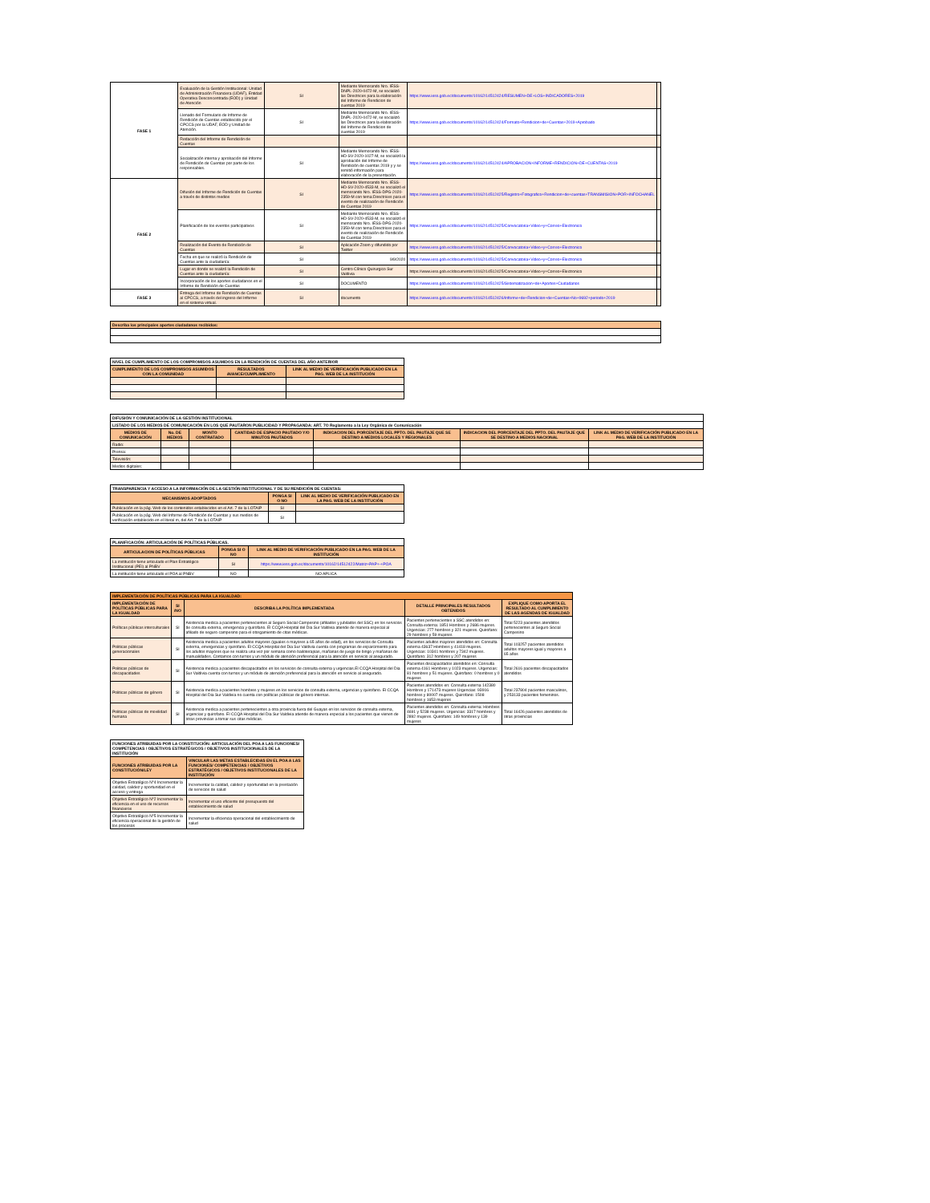| FASE 1 | Evaluación de la Gestión Institucional: Unidad de Administración Financiera (UDAF), Entidad Operativa Desconcentrada (EOD) y Unidad de Atención | SI | Mediante Memorando Nro. IESS-DNPL-2020-0472-M, se socializó las Directrices para la elaboración del Informe de Rendicion de cuentas 2019 | https://www.iess.gob.ec/documents/10162/14512424/RESUMEN+DE+LOS+INDICADORES+2019 | |
| | Llenado del Formulario de Informe de Rendición de Cuentas establecido por el CPCCS por la UDAF, EOD y Unidad de Atención. | SI | Mediante Memorando Nro. IESS-DNPL-2020-0472-M, se socializó las Directrices para la elaboración del Informe de Rendicion de cuentas 2019 | https://www.iess.gob.ec/documents/10162/14512424/Formato+Rendicion+de+Cuentas+2019+Aprobado | |
| | Redacción del Informe de Rendición de Cuentas | | | | |
| | Socialización interna y aprobación del Informe de Rendición de Cuentas por parte de los responsables. | SI | Mediante Memorando Nro. IESS-HD-SV-2020-1027-M, se socializó la aprobación del Informe de Rendición de cuentas 2019 y y se remitió información para elaboración de la presentación. | https://www.iess.gob.ec/documents/10162/14512424/APROBACION+INFORME+RENDICION+DE+CUENTAS+2019 | |
| FASE 2 | Difusión del Informe de Rendición de Cuentas a través de distintos medios | SI | Mediante Memorando Nro. IESS-HD-SV-2020-4533-M, se socializó el memorando Nro. IESS-DPG-2020-2359-M con tema:Directrices para el evento de realización de Rendición de Cuentas 2019 | https://www.iess.gob.ec/documents/10162/14512425/Registro+Fotografico+Rendicion+de+cuentas+TRANSMISION+POR+INFOCHANEL | |
| | Planificación de los eventos participativos | SI | Mediante Memorando Nro. IESS-HD-SV-2020-4533-M, se socializó el memorando Nro. IESS-DPG-2020-2359-M con tema:Directrices para el evento de realización de Rendición de Cuentas 2019 | https://www.iess.gob.ec/documents/10162/14512425/Convocatoria+Video+y+Correo+Electronico | |
| | Realización del Evento de Rendición de Cuentas | SI | Aplicación Zoom y difundido por Twitter | https://www.iess.gob.ec/documents/10162/14512425/Convocatoria+Video+y+Correo+Electronico | |
| | Fecha en que se realizó la Rendición de Cuentas ante la ciudadanía: | SI | 9/9/2020 | https://www.iess.gob.ec/documents/10162/14512425/Convocatoria+Video+y+Correo+Electronico | |
| | Lugar en donde se realizó la Rendición de Cuentas ante la ciudadanía: | SI | Centro Clínico Quirurgico Sur Valdivia | https://www.iess.gob.ec/documents/10162/14512425/Convocatoria+Video+y+Correo+Electronico | |
| | Incorporación de los aportes ciudadanos en el Informe de Rendición de Cuentas | SI | DOCUMENTO | https://www.iess.gob.ec/documents/10162/14512425/Sistematizacion+de+Aportes+Ciudadanos | |
| FASE 3 | Entrega del Informe de Rendición de Cuentas al CPCCS, a través del ingreso del Informe en el sistema virtual. | SI | documento | https://www.iess.gob.ec/documents/10162/14512426/Informe+de+Rendicion+de+Cuentas+No+9692+periodo+2019 | |
| Describa los principales aportes ciudadanos recibidos: |
| NIVEL DE CUMPLIMIENTO DE LOS COMPROMISOS ASUMIDOS EN LA RENDICIÓN DE CUENTAS DEL AÑO ANTERIOR | | |
| CUMPLIMIENTO DE LOS COMPROMISOS ASUMIDOS CON LA COMUNIDAD | RESULTADOS AVANCE/CUMPLIMIENTO | LINK AL MEDIO DE VERIFICACIÓN PUBLICADO EN LA PAG. WEB DE LA INSTITUCIÓN |
| DIFUSIÓN Y COMUNICACIÓN DE LA GESTIÓN INSTITUCIONAL | | | | | | |
| LISTADO DE LOS MEDIOS DE COMUNICACIÓN EN LOS QUE PAUTARON PUBLICIDAD Y PROPAGANDA: ART. 7O Reglamento a la Ley Orgánica de Comunicación | | | | | | |
| MEDIOS DE COMUNICACIÓN | No. DE MEDIOS | MONTO CONTRATADO | CANTIDAD DE ESPACIO PAUTADO Y/O MINUTOS PAUTADOS | INDICACION DEL PORCENTAJE DEL PPTO. DEL PAUTAJE QUE SE DESTINO A MEDIOS LOCALES Y REGIONALES | INDICACION DEL PORCENTAJE DEL PPTO. DEL PAUTAJE QUE SE DESTINO A MEDIOS NACIONAL | LINK AL MEDIO DE VERIFICACIÓN PUBLICADO EN LA PAG. WEB DE LA INSTITUCIÓN |
| Radio: | | | | | | |
| Prensa: | | | | | | |
| Televisión: | | | | | | |
| Medios digitales: | | | | | | |
| TRANSPARENCIA Y ACCESO A LA INFORMACIÓN DE LA GESTIÓN INSTITUCIONAL Y DE SU RENDICIÓN DE CUENTAS: | | |
| MECANISMOS ADOPTADOS | PONGA SI O NO | LINK AL MEDIO DE VERIFICACIÓN PUBLICADO EN LA PAG. WEB DE LA INSTITUCIÓN |
| Publicación en la pág. Web de los contenidos establecidos en el Art. 7 de la LOTAIP | SI | |
| Publicación en la pág. Web del Informe de Rendición de Cuentas y sus medios de verificación establecido en el literal m, del Art. 7 de la LOTAIP | SI | |
| PLANIFICACIÓN: ARTICULACIÓN DE POLÍTICAS PÚBLICAS. | | |
| ARTICULACION DE POLÍTICAS PÚBLICAS | PONGA SI O NO | LINK AL MEDIO DE VERIFICACIÓN PUBLICADO EN LA PAG. WEB DE LA INSTITUCIÓN |
| La institución tiene articulado el Plan Estratégico Institucional (PEI) al PNBV | SI | https://www.iess.gob.ec/documents/10162/14512422/Matriz+PAP+-+POA |
| La institución tiene articulado el POA al PNBV | NO | NO APLICA |
| IMPLEMENTACIÓN DE POLÍTICAS PÚBLICAS PARA LA IGUALDAD: | | | | |
| IMPLEMENTACIÓN DE POLÍTICAS PÚBLICAS PARA LA IGUALDAD | SI /NO | DESCRIBA LA POLÍTICA IMPLEMENTADA | DETALLE PRINCIPALES RESULTADOS OBTENIDOS | EXPLIQUE COMO APORTA EL RESULTADO AL CUMPLIMIENTO DE LAS AGENDAS DE IGUALDAD |
| Políticas públicas interculturales | SI | Asistencia medica a pacientes pertenecientes al Seguro Social Campesino (afiliados y jubilados del SSC) en los servicios de consulta externa, emergencia y quirofano. El CCQA Hospital del Dia Sur Valdivia atiende de manera especial al afiliado de seguro campesino para el otorgamiento de citas médicas. | Pacientes pertenecientes a SSC atendidos en: Consulta externa: 1851 Hombres y 2686 mujeres. Urgencias: 277 hombres y 321 mujeres. Quirofano: 29 hombres y 59 mujeres | Total 5223 pacientes atendidos pertenecientes al Seguro Social Campesino |
| Politicas públicas generacionales | SI | Asistencia medica a pacientes adultos mayores (iguales o mayores a 65 años de edad), en los servicios de Consulta externa, emergencias y quirofano. El CCQA Hospital del Dia Sur Valdivia cuenta con programas de esparcimiento para los adultos mayores que se realiza una vez por semana como bailoterapias, mañanas de juego de bingo y mañanas de manualidades. Contamos con turnos y un módulo de atención preferencial para la atención en servicio al asegurado. | Pacientes adultos mayores atendidos en: Consulta externa 43637 Hombres y 41418 mujeres. Urgencias: 10341 hombres y 7342 mujeres. Quirofano: 312 hombres y 207 mujeres | Total 103257 pacientes atendidos adultos mayores igual y mayores a 65 años |
| Politicas públicas de discapacidades | SI | Asistencia medica a pacientes discapacitados en los servicios de consulta externa y urgencias.El CCQA Hospital del Dia Sur Valdivia cuenta con turnos y un módulo de atención preferencial para la atención en servicio al asegurado. | Pacientes discapacitados atendidos en: Consulta externa 4161 Hombres y 1023 mujeres. Urgencias: 81 hombres y 51 mujeres. Quirofano: 0 hombres y 0 mujeres | Total 2616 pacientes discapacitados atendidos |
| Politicas públicas de género | SI | Asistencia medica a pacientes hombres y mujeres en los servicios de consulta externa, urgencias y quirofano. El CCQA Hospital del Dia Sur Valdivia no cuenta con políticas públicas de género internas. | Pacientes atendidos en: Consulta externa 142380 Hombres y 171473 mujeres Urgencias: 93916 hombres y 80007 mujeres. Quirofano: 1508 hombres y 1653 mujeres | Total 237804 pacientes masculinos, y 253133 pacientes femeninos. |
| Politicas públicas de movilidad humana | SI | Asistencia medica a pacientes pertenecientes a otra provincia fuera del Guayas en los servicios de consulta externa, urgencias y quirofano. El CCQA Hospital del Dia Sur Valdivia atiende de manera especial a los pacientes que vienen de otras provincias a tomar sus citas médicas. | Pacientes atendidos en: Consulta externa: Hombres 4691 y 5238 mujeres. Urgencias: 3317 hombres y 2892 mujeres. Quirofano: 149 hombres y 139 mujeres | Total 16426 pacientes atendidos de otras provincias |
| FUNCIONES ATRIBUIDAS POR LA CONSTITUCIÓN: ARTICULACIÓN DEL POA A LAS FUNCIONES/ COMPETENCIAS / OBJETIVOS ESTRATÉGICOS / OBJETIVOS INSTITUCIONALES DE LA INSTITUCIÓN | |
| FUNCIONES ATRIBUIDAS POR LA CONSTITUCIÓN/LEY | VINCULAR LAS METAS ESTABLECIDAS EN EL POA A LAS FUNCIONES/ COMPETENCIAS / OBJETIVOS ESTRATÉGICOS / OBJETIVOS INSTITUCIONALES DE LA INSTITUCIÓN |
| Objetivo Estratégico N°4 Incrementar la calidad, calidez y oportunidad en el acceso y entrega | Incrementar la calidad, calidez y oportunidad en la prestación de servicios de salud |
| Objetivo Estratégico N°2 Incrementar la eficiencia en el uso de recursos financieros | Incrementar el uso eficiente del presupuesto del establecimiento de salud |
| Objetivo Estratégico N°5 Incrementar la eficiencia operacional de la gestión de los procesos | Incrementar la eficiencia operacional del establecimiento de salud |